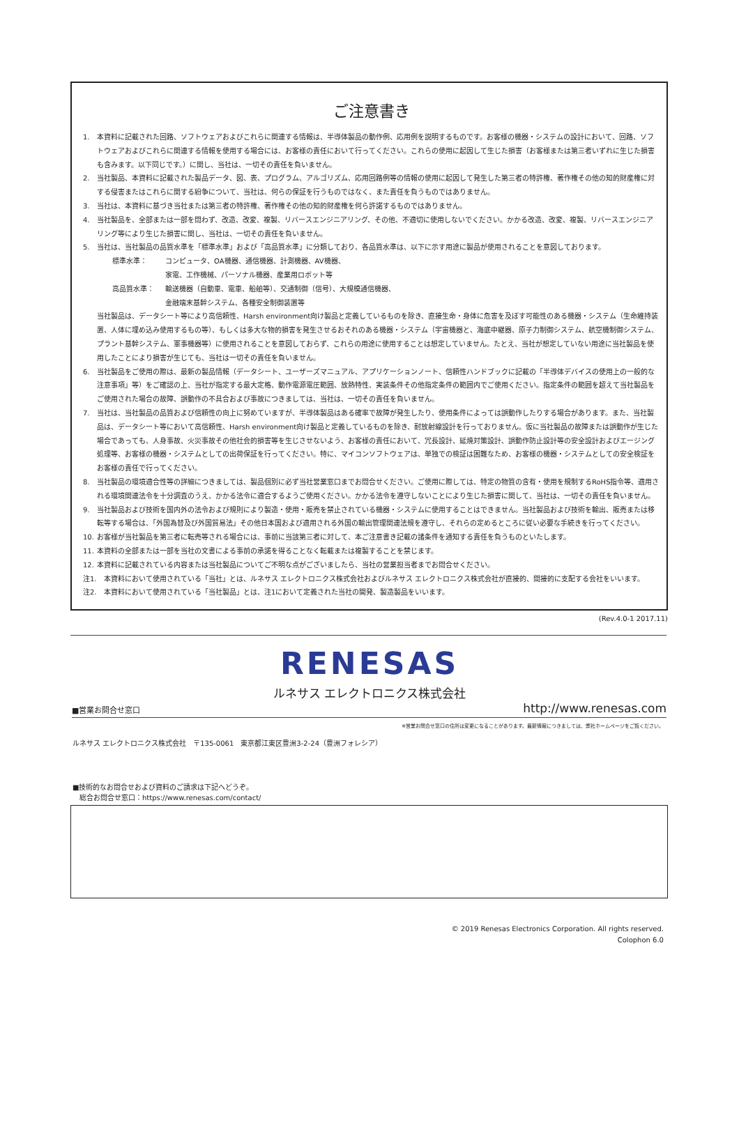ご注意書き
1. 本資料に記載された回路、ソフトウェアおよびこれらに関連する情報は、半導体製品の動作例、応用例を説明するものです。お客様の機器・システムの設計において、回路、ソフトウェアおよびこれらに関連する情報を使用する場合には、お客様の責任において行ってください。これらの使用に起因して生じた損害（お客様または第三者いずれに生じた損害も含みます。以下同じです。）に関し、当社は、一切その責任を負いません。
2. 当社製品、本資料に記載された製品データ、図、表、プログラム、アルゴリズム、応用回路例等の情報の使用に起因して発生した第三者の特許権、著作権その他の知的財産権に対する侵害またはこれらに関する紛争について、当社は、何らの保証を行うものではなく、また責任を負うものではありません。
3. 当社は、本資料に基づき当社または第三者の特許権、著作権その他の知的財産権を何ら許諾するものではありません。
4. 当社製品を、全部または一部を問わず、改造、改変、複製、リバースエンジニアリング、その他、不適切に使用しないでください。かかる改造、改変、複製、リバースエンジニアリング等により生じた損害に関し、当社は、一切その責任を負いません。
5. 当社は、当社製品の品質水準を「標準水準」および「高品質水準」に分類しており、各品質水準は、以下に示す用途に製品が使用されることを意図しております。
標準水準： コンピュータ、OA機器、通信機器、計測機器、AV機器、
家電、工作機械、パーソナル機器、産業用ロボット等
高品質水準： 輸送機器（自動車、電車、船舶等）、交通制御（信号）、大規模通信機器、
金融端末基幹システム、各種安全制御装置等
当社製品は、データシート等により高信頼性、Harsh environment向け製品と定義しているものを除き、直接生命・身体に危害を及ぼす可能性のある機器・システム（生命維持装置、人体に埋め込み使用するもの等）、もしくは多大な物的損害を発生させるおそれのある機器・システム（宇宙機器と、海底中継器、原子力制御システム、航空機制御システム、プラント基幹システム、軍事機器等）に使用されることを意図しておらず、これらの用途に使用することは想定していません。たとえ、当社が想定していない用途に当社製品を使用したことにより損害が生じても、当社は一切その責任を負いません。
6. 当社製品をご使用の際は、最新の製品情報（データシート、ユーザーズマニュアル、アプリケーションノート、信頼性ハンドブックに記載の「半導体デバイスの使用上の一般的な注意事項」等）をご確認の上、当社が指定する最大定格、動作電源電圧範囲、放熱特性、実装条件その他指定条件の範囲内でご使用ください。指定条件の範囲を超えて当社製品をご使用された場合の故障、誤動作の不具合および事故につきましては、当社は、一切その責任を負いません。
7. 当社は、当社製品の品質および信頼性の向上に努めていますが、半導体製品はある確率で故障が発生したり、使用条件によっては誤動作したりする場合があります。また、当社製品は、データシート等において高信頼性、Harsh environment向け製品と定義しているものを除き、耐放射線設計を行っておりません。仮に当社製品の故障または誤動作が生じた場合であっても、人身事故、火災事故その他社会的損害等を生じさせないよう、お客様の責任において、冗長設計、延焼対策設計、誤動作防止設計等の安全設計およびエージング処理等、お客様の機器・システムとしての出荷保証を行ってください。特に、マイコンソフトウェアは、単独での検証は困難なため、お客様の機器・システムとしての安全検証をお客様の責任で行ってください。
8. 当社製品の環境適合性等の詳細につきましては、製品個別に必ず当社営業窓口までお問合せください。ご使用に際しては、特定の物質の含有・使用を規制するRoHS指令等、適用される環境関連法令を十分調査のうえ、かかる法令に適合するようご使用ください。かかる法令を遵守しないことにより生じた損害に関して、当社は、一切その責任を負いません。
9. 当社製品および技術を国内外の法令および規則により製造・使用・販売を禁止されている機器・システムに使用することはできません。当社製品および技術を輸出、販売または移転等する場合は、「外国為替及び外国貿易法」その他日本国および適用される外国の輸出管理関連法規を遵守し、それらの定めるところに従い必要な手続きを行ってください。
10. お客様が当社製品を第三者に転売等される場合には、事前に当該第三者に対して、本ご注意書き記載の諸条件を通知する責任を負うものといたします。
11. 本資料の全部または一部を当社の文書による事前の承諾を得ることなく転載または複製することを禁じます。
12. 本資料に記載されている内容または当社製品についてご不明な点がございましたら、当社の営業担当者までお問合せください。
注1. 本資料において使用されている「当社」とは、ルネサス エレクトロニクス株式会社およびルネサス エレクトロニクス株式会社が直接的、間接的に支配する会社をいいます。
注2. 本資料において使用されている「当社製品」とは、注1において定義された当社の開発、製造製品をいいます。
(Rev.4.0-1 2017.11)
RENESAS
ルネサス エレクトロニクス株式会社
■営業お問合せ窓口 http://www.renesas.com
※営業お問合せ窓口の住所は変更になることがあります。最新情報につきましては、弊社ホームページをご覧ください。
ルネサス エレクトロニクス株式会社　〒135-0061　東京都江東区豊洲3-2-24（豊洲フォレシア）
■技術的なお問合せおよび資料のご請求は下記へどうぞ。
　総合お問合せ窓口：https://www.renesas.com/contact/
© 2019 Renesas Electronics Corporation. All rights reserved.
Colophon 6.0